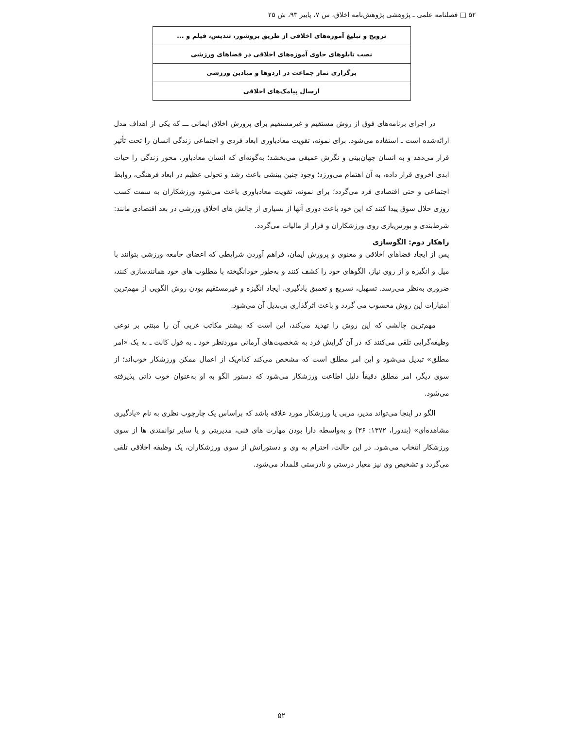۵۲ □ فصلنامه علمی ـ پژوهشی پژوهش‌نامه اخلاق، س ۷، پاییز ۹۳، ش ۲۵
| ترویج و تبلیغ آموزه‌های اخلاقی از طریق بروشور، تندیس، فیلم و ... |
| نصب تابلوهای حاوی آموزه‌های اخلاقی در فضاهای ورزشی |
| برگزاری نماز جماعت در اردوها و میادین ورزشی |
| ارسال پیامک‌های اخلاقی |
در اجرای برنامه‌های فوق از روش مستقیم و غیرمستقیم برای پرورش اخلاق ایمانی ـــ که یکی از اهداف مدل ارائه‌شده است ـ استفاده می‌شود. برای نمونه، تقویت معادباوری ابعاد فردی و اجتماعی زندگی انسان را تحت تأثیر قرار می‌دهد و به انسان جهان‌بینی و نگرش عمیقی می‌بخشد؛ به‌گونه‌ای که انسان معادباور، محور زندگی را حیات ابدی اخروی قرار داده، به آن اهتمام می‌ورزد؛ وجود چنین بینشی باعث رشد و تحولی عظیم در ابعاد فرهنگی، روابط اجتماعی و حتی اقتصادی فرد می‌گردد؛ برای نمونه، تقویت معادباوری باعث می‌شود ورزشکاران به سمت کسب روزی حلال سوق پیدا کنند که این خود باعث دوری آنها از بسیاری از چالش های اخلاق ورزشی در بعد اقتصادی مانند: شرط‌بندی و بورس‌بازی روی ورزشکاران و فرار از مالیات می‌گردد.
راهکار دوم: الگوسازی
پس از ایجاد فضاهای اخلاقی و معنوی و پرورش ایمان، فراهم آوردن شرایطی که اعضای جامعه ورزشی بتوانند با میل و انگیزه و از روی نیاز، الگوهای خود را کشف کنند و به‌طور خودانگیخته با مطلوب های خود همانندسازی کنند، ضروری به‌نظر می‌رسد. تسهیل، تسریع و تعمیق یادگیری، ایجاد انگیزه و غیرمستقیم بودن روش الگویی از مهم‌ترین امتیازات این روش محسوب می گردد و باعث اثرگذاری بی‌بدیل آن می‌شود.
مهم‌ترین چالشی که این روش را تهدید می‌کند، این است که بیشتر مکاتب غربی آن را مبتنی بر نوعی وظیفه‌گرایی تلقی می‌کنند که در آن گرایش فرد به شخصیت‌های آرمانی موردنظر خود ـ به قول کانت ـ به یک «امر مطلق» تبدیل می‌شود و این امر مطلق است که مشخص می‌کند کدام‌یک از اعمال ممکن ورزشکار خوب‌اند؛ از سوی دیگر، امر مطلق دقیقاً دلیل اطاعت ورزشکار می‌شود که دستور الگو به او به‌عنوان خوب ذاتی پذیرفته می‌شود.
الگو در اینجا می‌تواند مدیر، مربی یا ورزشکار مورد علاقه باشد که براساس یک چارچوب نظری به نام «یادگیری مشاهده‌ای» (بندورا، ۱۳۷۲: ۳۶) و به‌واسطه دارا بودن مهارت های فنی، مدیریتی و یا سایر توانمندی ها از سوی ورزشکار انتخاب می‌شود. در این حالت، احترام به وی و دستوراتش از سوی ورزشکاران، یک وظیفه اخلاقی تلقی می‌گردد و تشخیص وی نیز معیار درستی و نادرستی قلمداد می‌شود.
۵۲